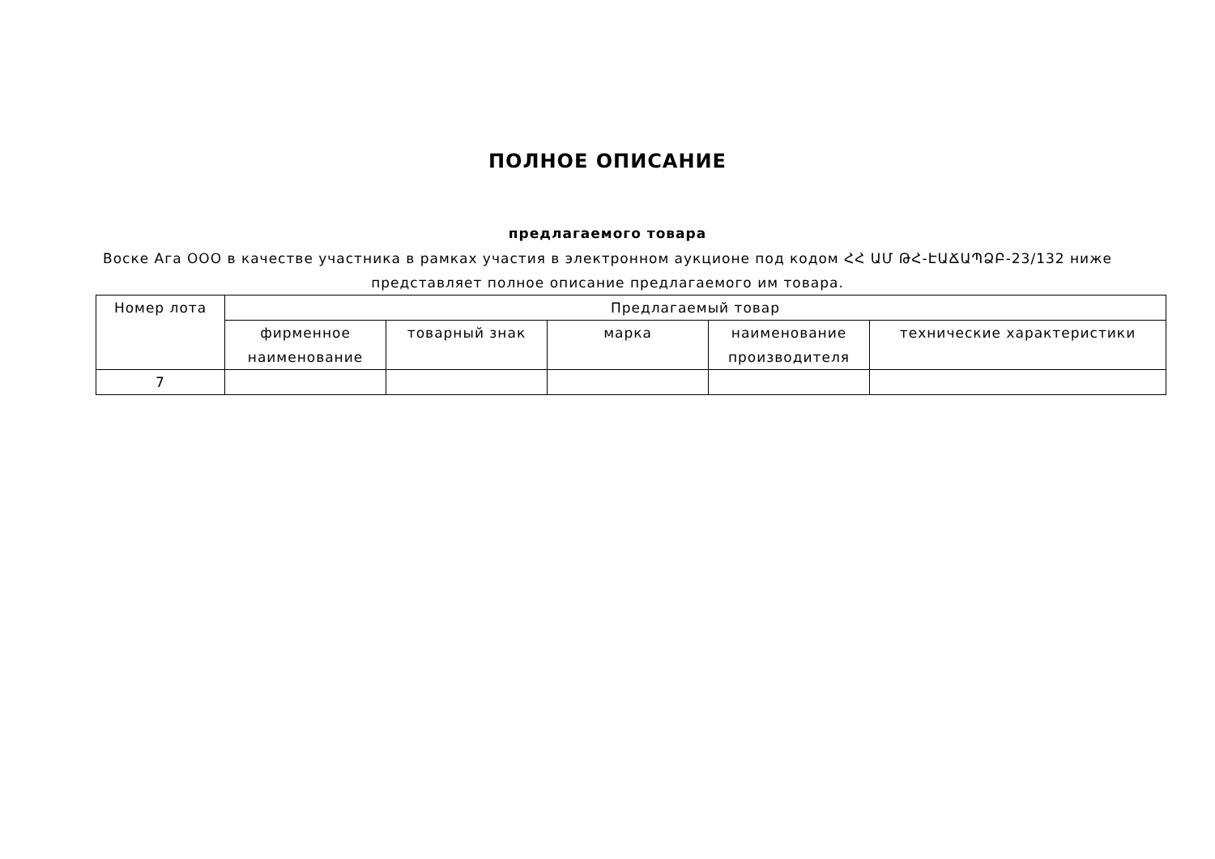ПОЛНОЕ ОПИСАНИЕ
предлагаемого товара
Воске Ага ООО в качестве участника в рамках участия в электронном аукционе под кодом ՀՀ ԱՄ ԹՀ-ԷԱՃԱՊՁԲ-23/132 ниже представляет полное описание предлагаемого им товара.
| Номер лота | Предлагаемый товар | | | | |
| --- | --- | --- | --- | --- | --- |
| | фирменное наименование | товарный знак | марка | наименование производителя | технические характеристики |
| 7 | | | | | |